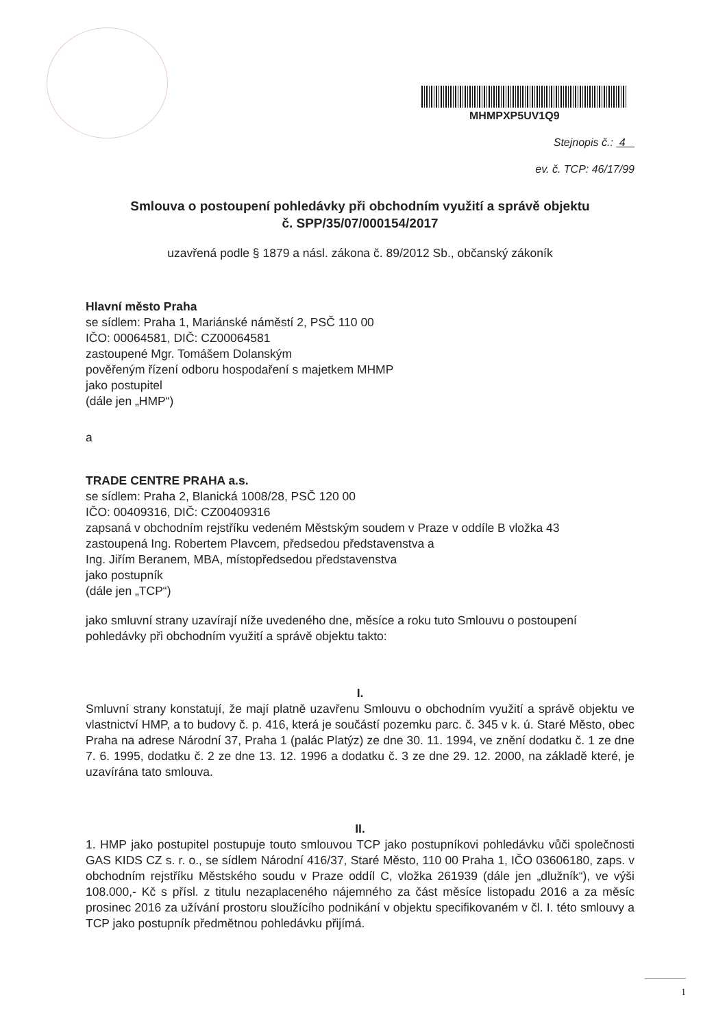MHMPXP5UV1Q9
Stejnopis č.: 4
ev. č. TCP: 46/17/99
Smlouva o postoupení pohledávky při obchodním využití a správě objektu
č. SPP/35/07/000154/2017
uzavřená podle § 1879 a násl. zákona č. 89/2012 Sb., občanský zákoník
Hlavní město Praha
se sídlem: Praha 1, Mariánské náměstí 2, PSČ 110 00
IČO: 00064581, DIČ: CZ00064581
zastoupené Mgr. Tomášem Dolanským
pověřeným řízení odboru hospodaření s majetkem MHMP
jako postupitel
(dále jen „HMP“)
a
TRADE CENTRE PRAHA a.s.
se sídlem: Praha 2, Blanická 1008/28, PSČ 120 00
IČO: 00409316, DIČ: CZ00409316
zapsaná v obchodním rejstříku vedeném Městským soudem v Praze v oddíle B vložka 43
zastoupená Ing. Robertem Plavcem, předsedou představenstva a
Ing. Jiřím Beranem, MBA, místopředsedou představenstva
jako postupník
(dále jen „TCP“)
jako smluvní strany uzavírají níže uvedeného dne, měsíce a roku tuto Smlouvu o postoupení pohledávky při obchodním využití a správě objektu takto:
I.
Smluvní strany konstatují, že mají platně uzavřenu Smlouvu o obchodním využití a správě objektu ve vlastnictví HMP, a to budovy č. p. 416, která je součástí pozemku parc. č. 345 v k. ú. Staré Město, obec Praha na adrese Národní 37, Praha 1 (palác Platýz) ze dne 30. 11. 1994, ve znění dodatku č. 1 ze dne 7. 6. 1995, dodatku č. 2 ze dne 13. 12. 1996 a dodatku č. 3 ze dne 29. 12. 2000, na základě které, je uzavírána tato smlouva.
II.
1. HMP jako postupitel postupuje touto smlouvou TCP jako postupníkovi pohledávku vůči společnosti GAS KIDS CZ s. r. o., se sídlem Národní 416/37, Staré Město, 110 00 Praha 1, IČO 03606180, zaps. v obchodním rejstříku Městského soudu v Praze oddíl C, vložka 261939 (dále jen „dlužník“), ve výši 108.000,- Kč s přísl. z titulu nezaplaceného nájemného za část měsíce listopadu 2016 a za měsíc prosinec 2016 za užívání prostoru sloužícího podnikání v objektu specifikovaném v čl. I. této smlouvy a TCP jako postupník předmětnou pohledávku přijímá.
1